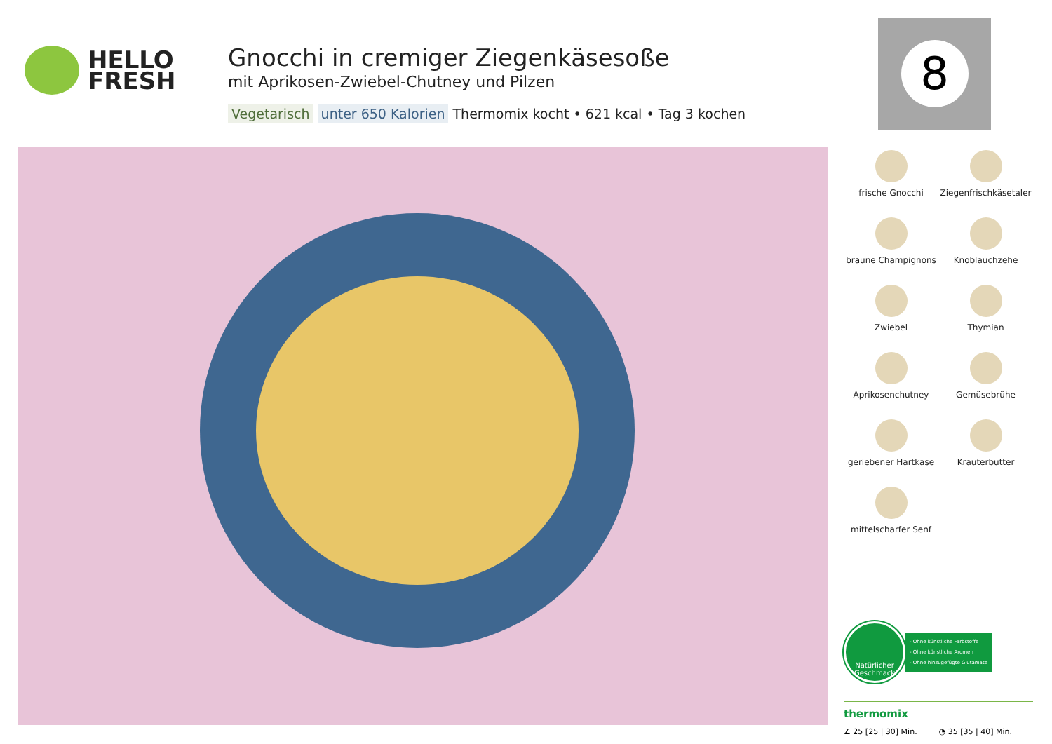HELLO
FRESH
Gnocchi in cremiger Ziegenkäsesoße
mit Aprikosen-Zwiebel-Chutney und Pilzen
Vegetarisch unter 650 Kalorien Thermomix kocht • 621 kcal • Tag 3 kochen
8
frische Gnocchi
Ziegenfrischkäsetaler
braune Champignons
Knoblauchzehe
Zwiebel
Thymian
Aprikosenchutney
Gemüsebrühe
geriebener Hartkäse
Kräuterbutter
mittelscharfer Senf
Natürlicher
Geschmack
- Ohne künstliche Farbstoffe
- Ohne künstliche Aromen
- Ohne hinzugefügte Glutamate
thermomix
∠ 25 [25 | 30] Min. ◔ 35 [35 | 40] Min.